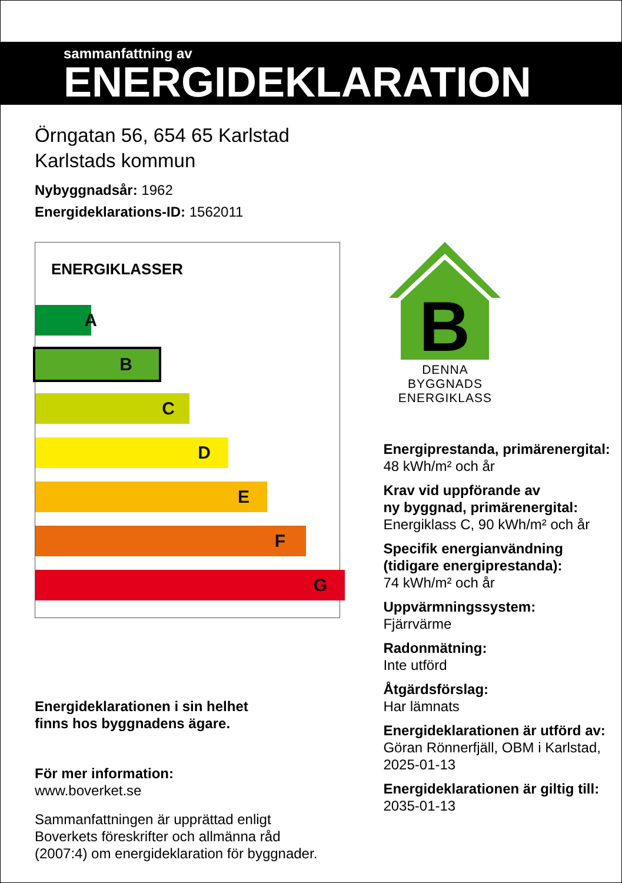sammanfattning av
ENERGIDEKLARATION
Örngatan 56, 654 65 Karlstad
Karlstads kommun
Nybyggnadsår: 1962
Energideklarations-ID: 1562011
ENERGIKLASSER
A
B
C
D
E
F
G
Energideklarationen i sin helhet
finns hos byggnadens ägare.
För mer information:
www.boverket.se
Sammanfattningen är upprättad enligt
Boverkets föreskrifter och allmänna råd
(2007:4) om energideklaration för byggnader.
B
DENNA BYGGNADS
ENERGIKLASS
Energiprestanda, primärenergital:
48 kWh/m² och år
Krav vid uppförande av
ny byggnad, primärenergital:
Energiklass C, 90 kWh/m² och år
Specifik energianvändning
(tidigare energiprestanda):
74 kWh/m² och år
Uppvärmningssystem:
Fjärrvärme
Radonmätning:
Inte utförd
Åtgärdsförslag:
Har lämnats
Energideklarationen är utförd av:
Göran Rönnerfjäll, OBM i Karlstad,
2025-01-13
Energideklarationen är giltig till:
2035-01-13